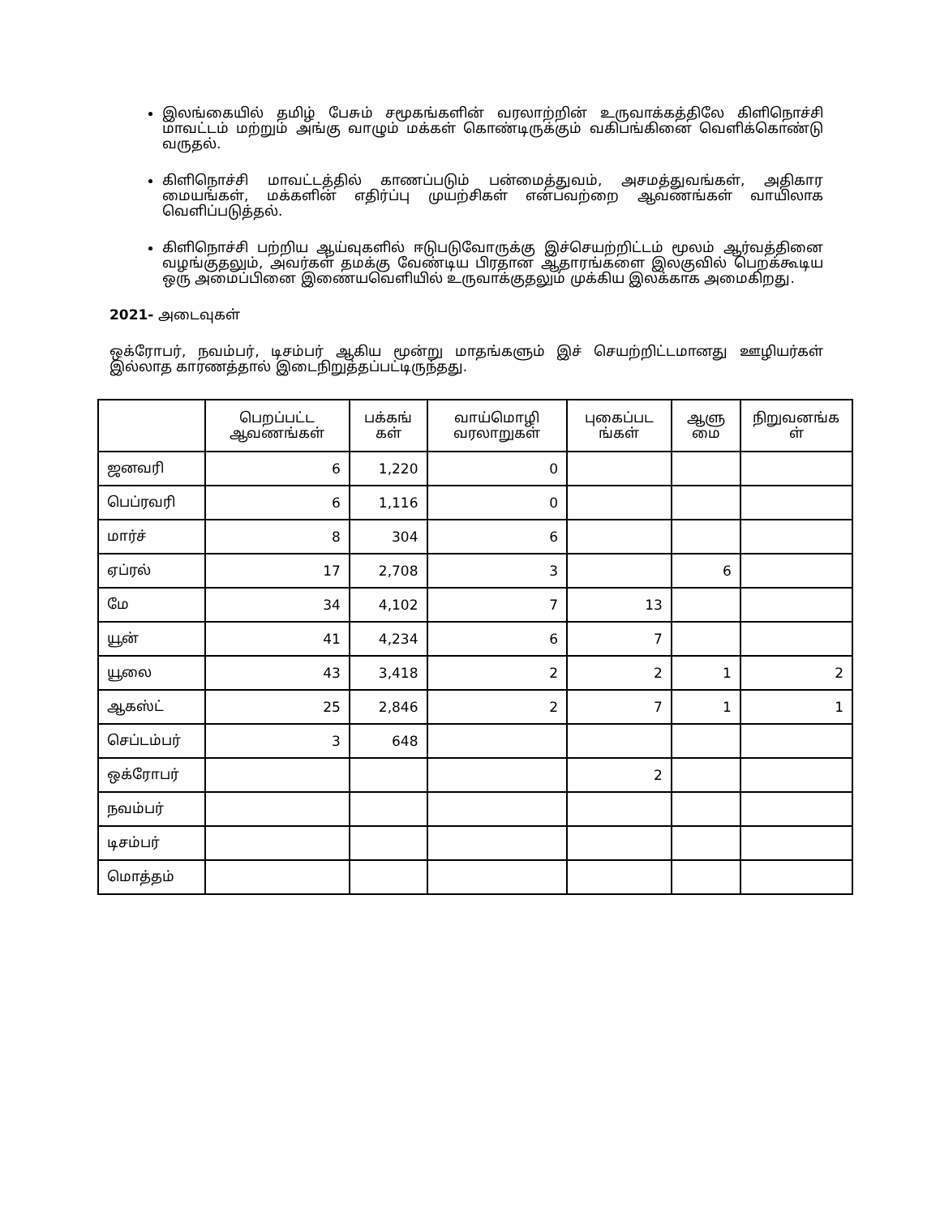இலங்கையில் தமிழ் பேசும் சமூகங்களின் வரலாற்றின் உருவாக்கத்திலே கிளிநொச்சி மாவட்டம் மற்றும் அங்கு வாழும் மக்கள் கொண்டிருக்கும் வகிபங்கினை வெளிக்கொண்டு வருதல்.
கிளிநொச்சி மாவட்டத்தில் காணப்படும் பன்மைத்துவம், அசமத்துவங்கள், அதிகார மையங்கள், மக்களின் எதிர்ப்பு முயற்சிகள் என்பவற்றை ஆவணங்கள் வாயிலாக வெளிப்படுத்தல்.
கிளிநொச்சி பற்றிய ஆய்வுகளில் ஈடுபடுவோருக்கு இச்செயற்றிட்டம் மூலம் ஆர்வத்தினை வழங்குதலும், அவர்கள் தமக்கு வேண்டிய பிரதான ஆதாரங்களை இலகுவில் பெறக்கூடிய ஒரு அமைப்பினை இணையவெளியில் உருவாக்குதலும் முக்கிய இலக்காக அமைகிறது.
2021- அடைவுகள்
ஒக்ரோபர், நவம்பர், டிசம்பர் ஆகிய மூன்று மாதங்களும் இச் செயற்றிட்டமானது ஊழியர்கள் இல்லாத காரணத்தால் இடைநிறுத்தப்பட்டிருந்தது.
| | பெறப்பட்ட ஆவணங்கள் | பக்கங் கள் | வாய்மொழி வரலாறுகள் | புகைப்பட ங்கள் | ஆளு மை | நிறுவனங்க ள் |
| --- | --- | --- | --- | --- | --- | --- |
| ஜனவரி | 6 | 1,220 | 0 | | | |
| பெப்ரவரி | 6 | 1,116 | 0 | | | |
| மார்ச் | 8 | 304 | 6 | | | |
| ஏப்ரல் | 17 | 2,708 | 3 | | 6 | |
| மே | 34 | 4,102 | 7 | 13 | | |
| யூன் | 41 | 4,234 | 6 | 7 | | |
| யூலை | 43 | 3,418 | 2 | 2 | 1 | 2 |
| ஆகஸ்ட் | 25 | 2,846 | 2 | 7 | 1 | 1 |
| செப்டம்பர் | 3 | 648 | | | | |
| ஒக்ரோபர் | | | | 2 | | |
| நவம்பர் | | | | | | |
| டிசம்பர் | | | | | | |
| மொத்தம் | | | | | | |